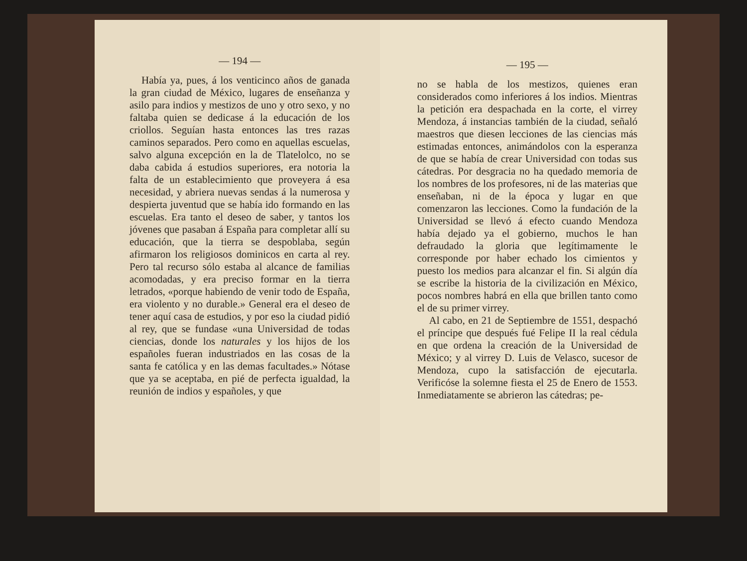— 194 —
Había ya, pues, á los venticinco años de ganada la gran ciudad de México, lugares de enseñanza y asilo para indios y mestizos de uno y otro sexo, y no faltaba quien se dedicase á la educación de los criollos. Seguían hasta entonces las tres razas caminos separados. Pero como en aquellas escuelas, salvo alguna excepción en la de Tlatelolco, no se daba cabida á estudios superiores, era notoria la falta de un establecimiento que proveyera á esa necesidad, y abriera nuevas sendas á la numerosa y despierta juventud que se había ido formando en las escuelas. Era tanto el deseo de saber, y tantos los jóvenes que pasaban á España para completar allí su educación, que la tierra se despoblaba, según afirmaron los religiosos dominicos en carta al rey. Pero tal recurso sólo estaba al alcance de familias acomodadas, y era preciso formar en la tierra letrados, «porque habiendo de venir todo de España, era violento y no durable.» General era el deseo de tener aquí casa de estudios, y por eso la ciudad pidió al rey, que se fundase «una Universidad de todas ciencias, donde los naturales y los hijos de los españoles fueran industriados en las cosas de la santa fe católica y en las demas facultades.» Nótase que ya se aceptaba, en pié de perfecta igualdad, la reunión de indios y españoles, y que
— 195 —
no se habla de los mestizos, quienes eran considerados como inferiores á los indios. Mientras la petición era despachada en la corte, el virrey Mendoza, á instancias también de la ciudad, señaló maestros que diesen lecciones de las ciencias más estimadas entonces, animándolos con la esperanza de que se había de crear Universidad con todas sus cátedras. Por desgracia no ha quedado memoria de los nombres de los profesores, ni de las materias que enseñaban, ni de la época y lugar en que comenzaron las lecciones. Como la fundación de la Universidad se llevó á efecto cuando Mendoza había dejado ya el gobierno, muchos le han defraudado la gloria que legítimamente le corresponde por haber echado los cimientos y puesto los medios para alcanzar el fin. Si algún día se escribe la historia de la civilización en México, pocos nombres habrá en ella que brillen tanto como el de su primer virrey.
Al cabo, en 21 de Septiembre de 1551, despachó el príncipe que después fué Felipe II la real cédula en que ordena la creación de la Universidad de México; y al virrey D. Luis de Velasco, sucesor de Mendoza, cupo la satisfacción de ejecutarla. Verificóse la solemne fiesta el 25 de Enero de 1553. Inmediatamente se abrieron las cátedras; pe-